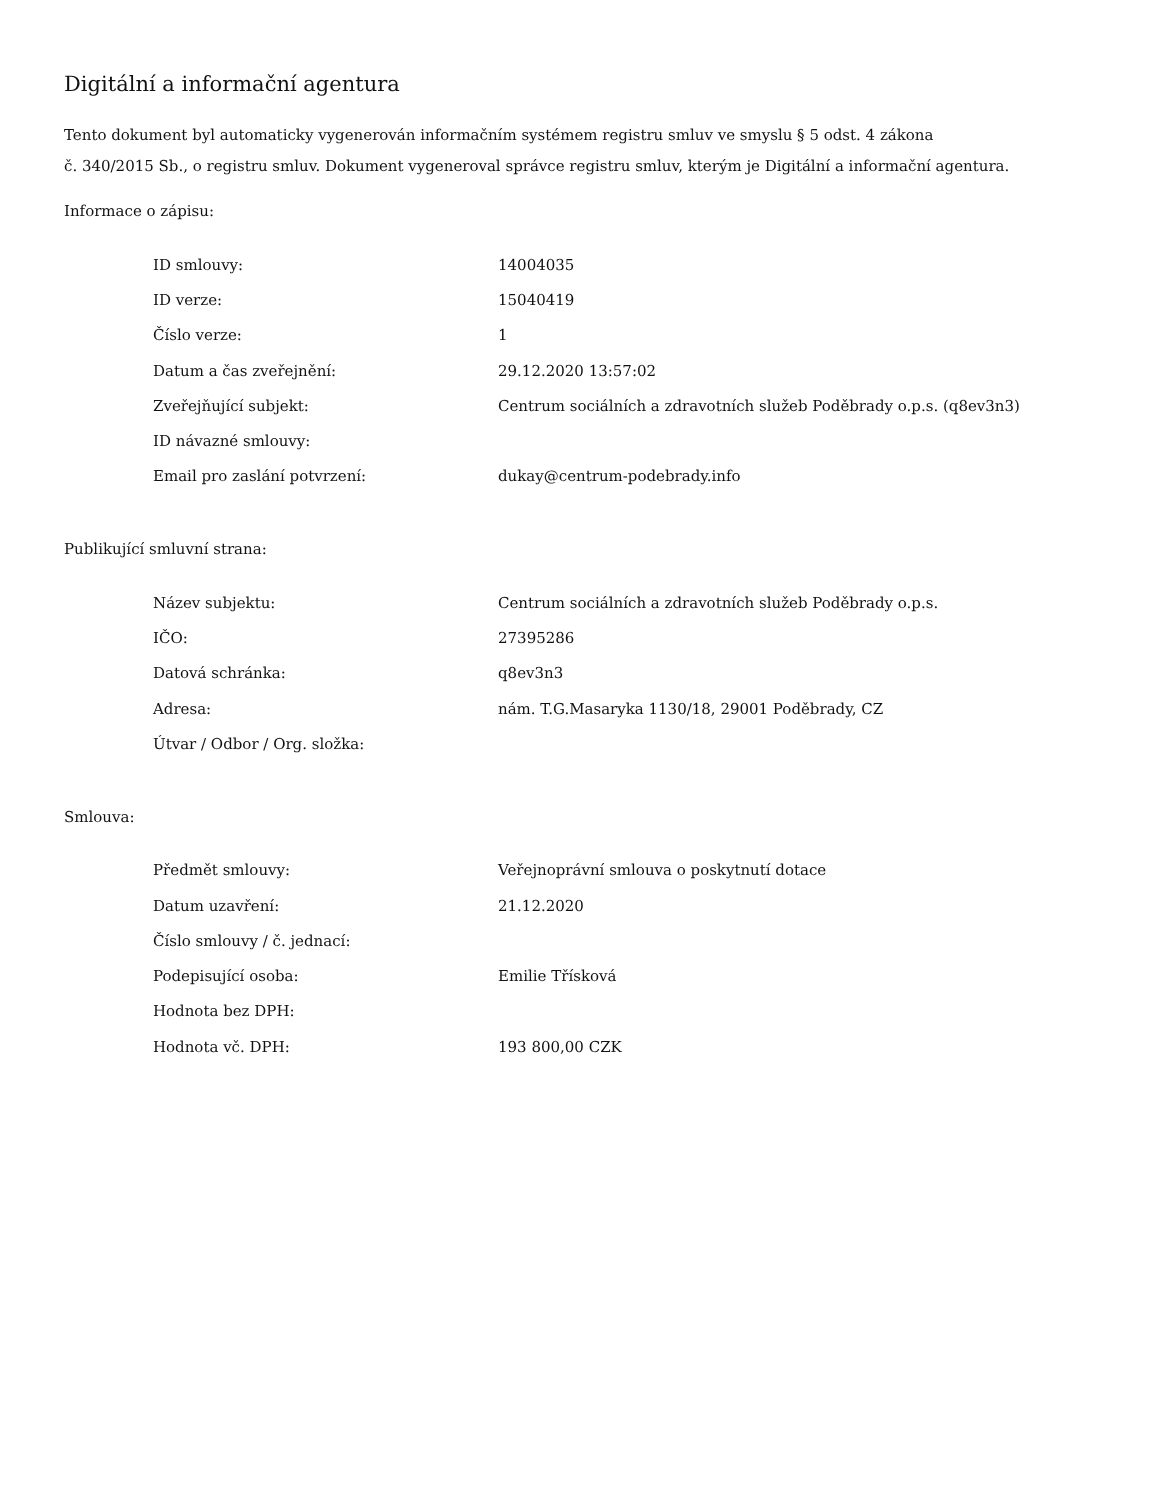Digitální a informační agentura
Tento dokument byl automaticky vygenerován informačním systémem registru smluv ve smyslu § 5 odst. 4 zákona
č. 340/2015 Sb., o registru smluv. Dokument vygeneroval správce registru smluv, kterým je Digitální a informační agentura.
Informace o zápisu:
| ID smlouvy: | 14004035 |
| ID verze: | 15040419 |
| Číslo verze: | 1 |
| Datum a čas zveřejnění: | 29.12.2020 13:57:02 |
| Zveřejňující subjekt: | Centrum sociálních a zdravotních služeb Poděbrady o.p.s. (q8ev3n3) |
| ID návazné smlouvy: | |
| Email pro zaslání potvrzení: | dukay@centrum-podebrady.info |
Publikující smluvní strana:
| Název subjektu: | Centrum sociálních a zdravotních služeb Poděbrady o.p.s. |
| IČO: | 27395286 |
| Datová schránka: | q8ev3n3 |
| Adresa: | nám. T.G.Masaryka 1130/18, 29001 Poděbrady, CZ |
| Útvar / Odbor / Org. složka: | |
Smlouva:
| Předmět smlouvy: | Veřejnoprávní smlouva o poskytnutí dotace |
| Datum uzavření: | 21.12.2020 |
| Číslo smlouvy / č. jednací: | |
| Podepisující osoba: | Emilie Třísková |
| Hodnota bez DPH: | |
| Hodnota vč. DPH: | 193 800,00 CZK |